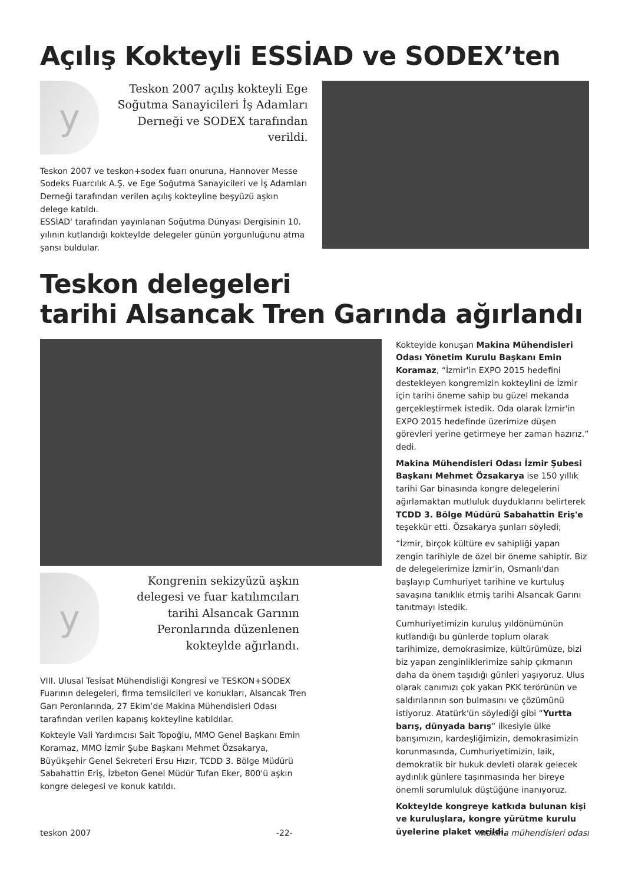Açılış Kokteyli ESSİAD ve SODEX’ten
y
Teskon 2007 açılış kokteyli Ege Soğutma Sanayicileri İş Adamları Derneği ve SODEX tarafından verildi.
Teskon 2007 ve teskon+sodex fuarı onuruna, Hannover Messe Sodeks Fuarcılık A.Ş. ve Ege Soğutma Sanayicileri ve İş Adamları Derneği tarafından verilen açılış kokteyline beşyüzü aşkın delege katıldı.
ESSİAD' tarafından yayınlanan Soğutma Dünyası Dergisinin 10. yılının kutlandığı kokteylde delegeler günün yorgunluğunu atma şansı buldular.
Teskon delegeleri
tarihi Alsancak Tren Garında ağırlandı
y
Kongrenin sekizyüzü aşkın delegesi ve fuar katılımcıları tarihi Alsancak Garının Peronlarında düzenlenen kokteylde ağırlandı.
VIII. Ulusal Tesisat Mühendisliği Kongresi ve TESKON+SODEX Fuarının delegeleri, firma temsilcileri ve konukları, Alsancak Tren Garı Peronlarında, 27 Ekim’de Makina Mühendisleri Odası tarafından verilen kapanış kokteyline katıldılar.
Kokteyle Vali Yardımcısı Sait Topoğlu, MMO Genel Başkanı Emin Koramaz, MMO İzmir Şube Başkanı Mehmet Özsakarya, Büyükşehir Genel Sekreteri Ersu Hızır, TCDD 3. Bölge Müdürü Sabahattin Eriş, İzbeton Genel Müdür Tufan Eker, 800'ü aşkın kongre delegesi ve konuk katıldı.
Kokteylde konuşan Makina Mühendisleri Odası Yönetim Kurulu Başkanı Emin Koramaz, “İzmir'in EXPO 2015 hedefini destekleyen kongremizin kokteylini de İzmir için tarihi öneme sahip bu güzel mekanda gerçekleştirmek istedik. Oda olarak İzmir'in EXPO 2015 hedefinde üzerimize düşen görevleri yerine getirmeye her zaman hazırız.” dedi.
Makina Mühendisleri Odası İzmir Şubesi Başkanı Mehmet Özsakarya ise 150 yıllık tarihi Gar binasında kongre delegelerini ağırlamaktan mutluluk duyduklarını belirterek TCDD 3. Bölge Müdürü Sabahattin Eriş'e teşekkür etti. Özsakarya şunları söyledi;
“İzmir, birçok kültüre ev sahipliği yapan zengin tarihiyle de özel bir öneme sahiptir. Biz de delegelerimize İzmir'in, Osmanlı'dan başlayıp Cumhuriyet tarihine ve kurtuluş savaşına tanıklık etmiş tarihi Alsancak Garını tanıtmayı istedik.
Cumhuriyetimizin kuruluş yıldönümünün kutlandığı bu günlerde toplum olarak tarihimize, demokrasimize, kültürümüze, bizi biz yapan zenginliklerimize sahip çıkmanın daha da önem taşıdığı günleri yaşıyoruz. Ulus olarak canımızı çok yakan PKK terörünün ve saldırılarının son bulmasını ve çözümünü istiyoruz. Atatürk'ün söylediği gibi “Yurtta barış, dünyada barış” ilkesiyle ülke barışımızın, kardeşliğimizin, demokrasimizin korunmasında, Cumhuriyetimizin, laik, demokratik bir hukuk devleti olarak gelecek aydınlık günlere taşınmasında her bireye önemli sorumluluk düştüğüne inanıyoruz.
Kokteylde kongreye katkıda bulunan kişi ve kuruluşlara, kongre yürütme kurulu üyelerine plaket verildi.
teskon 2007 -22- makina mühendisleri odası